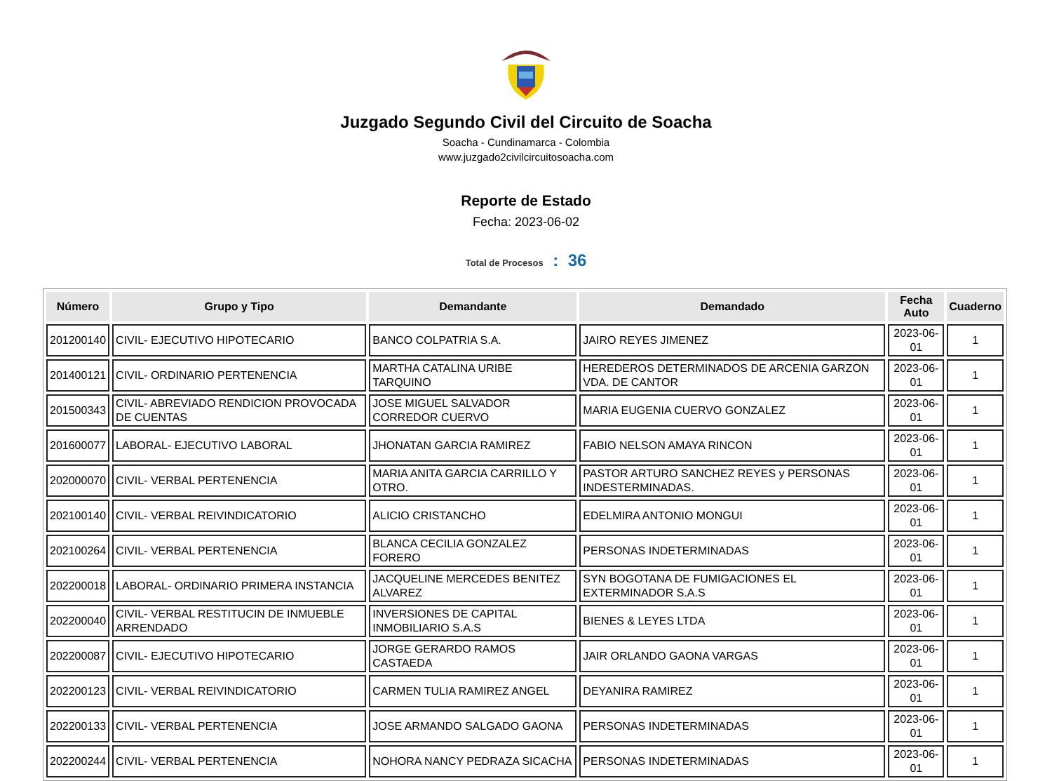Juzgado Segundo Civil del Circuito de Soacha
Soacha - Cundinamarca - Colombia
www.juzgado2civilcircuitosoacha.com
Reporte de Estado
Fecha: 2023-06-02
Total de Procesos : 36
| Número | Grupo y Tipo | Demandante | Demandado | Fecha Auto | Cuaderno |
| --- | --- | --- | --- | --- | --- |
| 201200140 | CIVIL- EJECUTIVO HIPOTECARIO | BANCO COLPATRIA S.A. | JAIRO REYES JIMENEZ | 2023-06-01 | 1 |
| 201400121 | CIVIL- ORDINARIO PERTENENCIA | MARTHA CATALINA URIBE TARQUINO | HEREDEROS DETERMINADOS DE ARCENIA GARZON VDA. DE CANTOR | 2023-06-01 | 1 |
| 201500343 | CIVIL- ABREVIADO RENDICION PROVOCADA DE CUENTAS | JOSE MIGUEL SALVADOR CORREDOR CUERVO | MARIA EUGENIA CUERVO GONZALEZ | 2023-06-01 | 1 |
| 201600077 | LABORAL- EJECUTIVO LABORAL | JHONATAN GARCIA RAMIREZ | FABIO NELSON AMAYA RINCON | 2023-06-01 | 1 |
| 202000070 | CIVIL- VERBAL PERTENENCIA | MARIA ANITA GARCIA CARRILLO Y OTRO. | PASTOR ARTURO SANCHEZ REYES y PERSONAS INDESTERMINADAS. | 2023-06-01 | 1 |
| 202100140 | CIVIL- VERBAL REIVINDICATORIO | ALICIO CRISTANCHO | EDELMIRA ANTONIO MONGUI | 2023-06-01 | 1 |
| 202100264 | CIVIL- VERBAL PERTENENCIA | BLANCA CECILIA GONZALEZ FORERO | PERSONAS INDETERMINADAS | 2023-06-01 | 1 |
| 202200018 | LABORAL- ORDINARIO PRIMERA INSTANCIA | JACQUELINE MERCEDES BENITEZ ALVAREZ | SYN BOGOTANA DE FUMIGACIONES EL EXTERMINADOR S.A.S | 2023-06-01 | 1 |
| 202200040 | CIVIL- VERBAL RESTITUCIN DE INMUEBLE ARRENDADO | INVERSIONES DE CAPITAL INMOBILIARIO S.A.S | BIENES & LEYES LTDA | 2023-06-01 | 1 |
| 202200087 | CIVIL- EJECUTIVO HIPOTECARIO | JORGE GERARDO RAMOS CASTAEDA | JAIR ORLANDO GAONA VARGAS | 2023-06-01 | 1 |
| 202200123 | CIVIL- VERBAL REIVINDICATORIO | CARMEN TULIA RAMIREZ ANGEL | DEYANIRA RAMIREZ | 2023-06-01 | 1 |
| 202200133 | CIVIL- VERBAL PERTENENCIA | JOSE ARMANDO SALGADO GAONA | PERSONAS INDETERMINADAS | 2023-06-01 | 1 |
| 202200244 | CIVIL- VERBAL PERTENENCIA | NOHORA NANCY PEDRAZA SICACHA | PERSONAS INDETERMINADAS | 2023-06-01 | 1 |